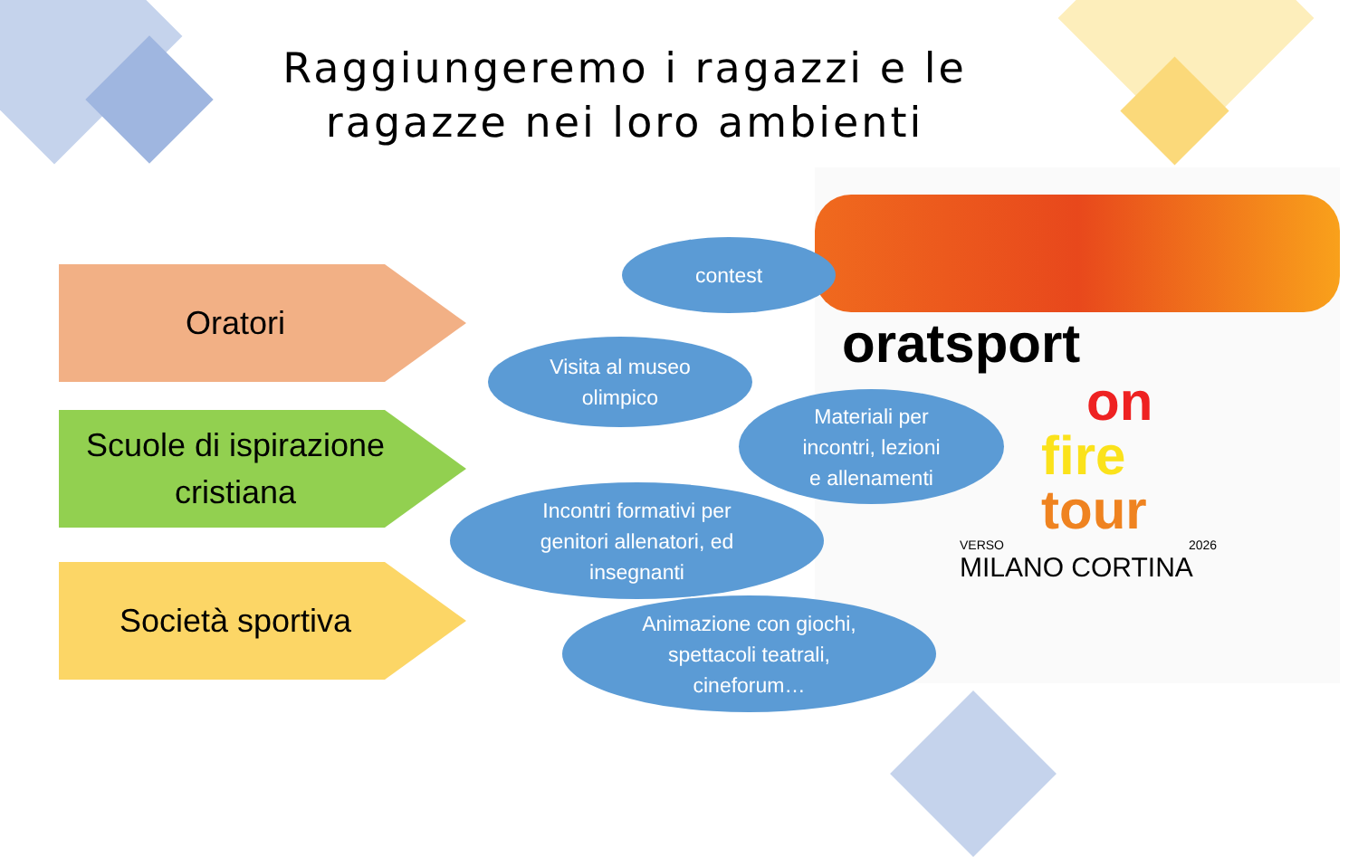Raggiungeremo i ragazzi e le ragazze nei loro ambienti
oratsport
on
fire
tour
VERSO 2026
MILANO CORTINA
Oratori
Scuole di ispirazione cristiana
Società sportiva
contest
Visita al museo
olimpico
Materiali per
incontri, lezioni
e allenamenti
Incontri formativi per
genitori allenatori, ed
insegnanti
Animazione con giochi,
spettacoli teatrali,
cineforum…